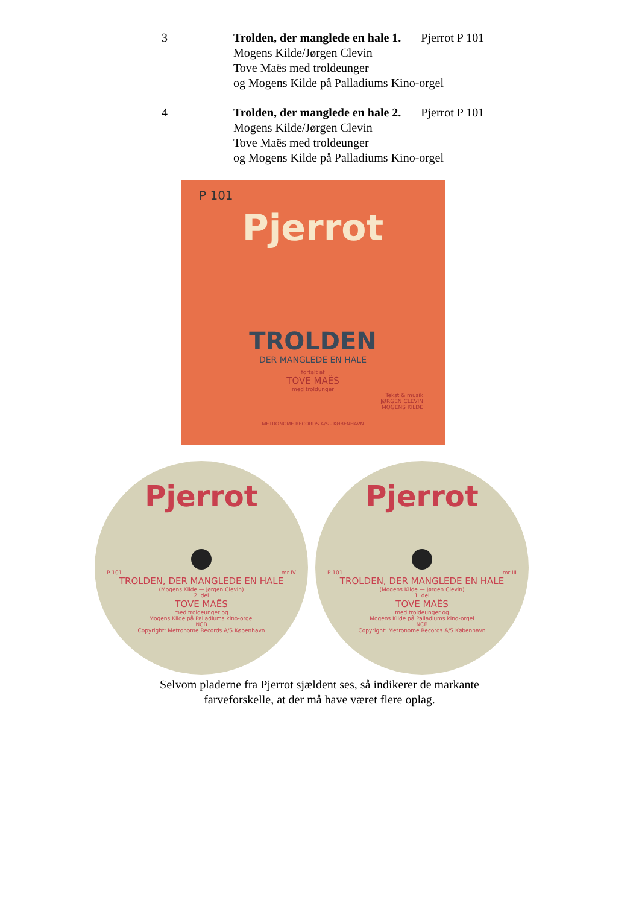3 Trolden, der manglede en hale 1. Pjerrot P 101
Mogens Kilde/Jørgen Clevin
Tove Maës med troldeunger
og Mogens Kilde på Palladiums Kino-orgel
4 Trolden, der manglede en hale 2. Pjerrot P 101
Mogens Kilde/Jørgen Clevin
Tove Maës med troldeunger
og Mogens Kilde på Palladiums Kino-orgel
P 101
Pjerrot
TROLDEN
DER MANGLEDE EN HALE
fortalt af
TOVE MAËS
med troldunger
Tekst & musik
JØRGEN CLEVIN
MOGENS KILDE
METRONOME RECORDS A/S - KØBENHAVN
Pjerrot
P 101 mr IV
TROLDEN, DER MANGLEDE EN HALE
(Mogens Kilde — Jørgen Clevin)
2. del
TOVE MAËS
med troldeunger og
Mogens Kilde på Palladiums kino-orgel
NCB
Copyright: Metronome Records A/S København
Pjerrot
P 101 mr III
TROLDEN, DER MANGLEDE EN HALE
(Mogens Kilde — Jørgen Clevin)
1. del
TOVE MAËS
med troldeunger og
Mogens Kilde på Palladiums kino-orgel
NCB
Copyright: Metronome Records A/S København
Selvom pladerne fra Pjerrot sjældent ses, så indikerer de markante
farveforskelle, at der må have været flere oplag.